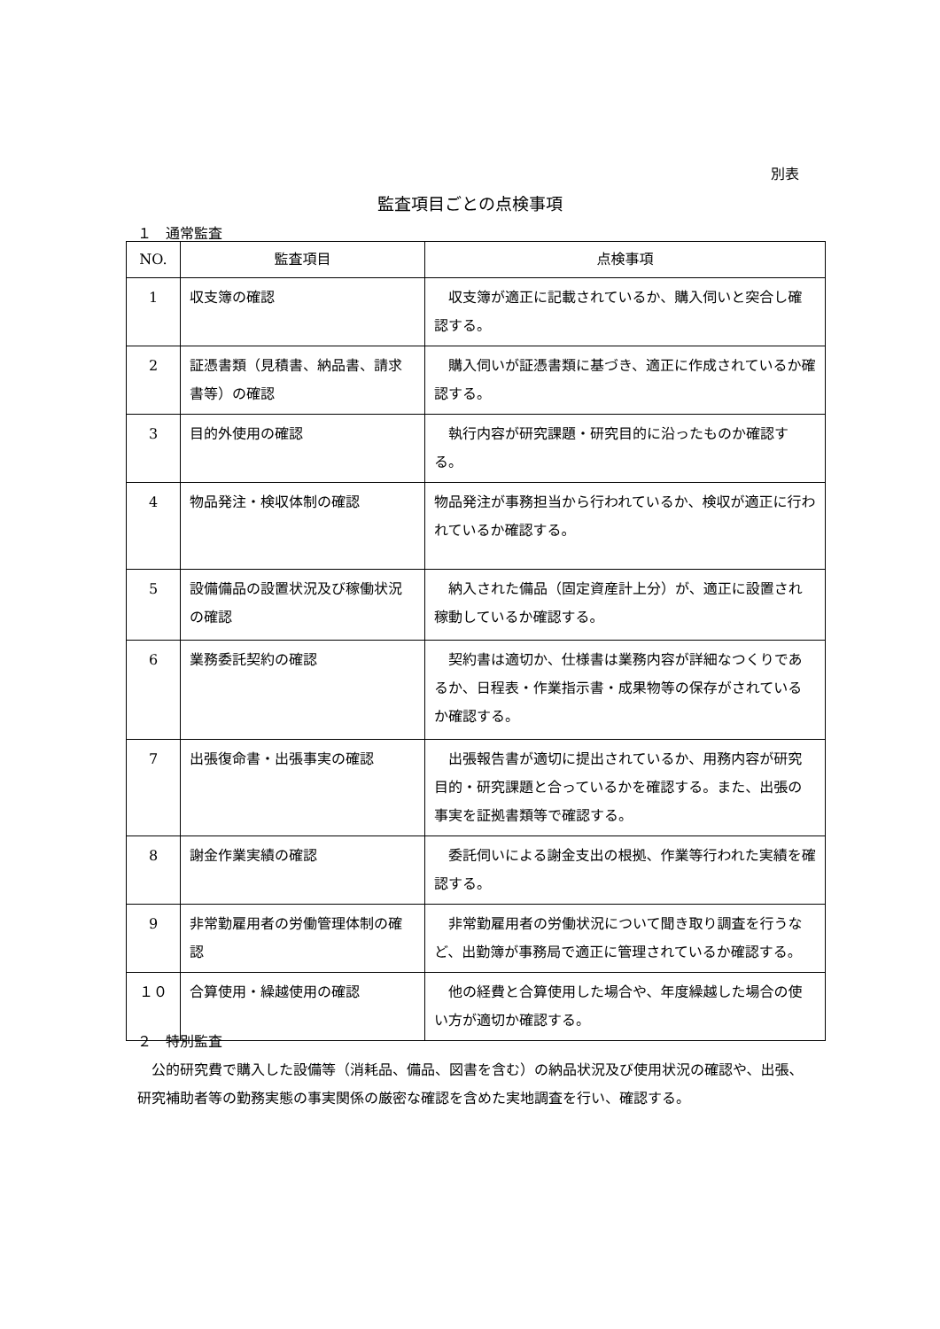別表
監査項目ごとの点検事項
１　通常監査
| NO. | 監査項目 | 点検事項 |
| --- | --- | --- |
| 1 | 収支簿の確認 | 収支簿が適正に記載されているか、購入伺いと突合し確認する。 |
| 2 | 証憑書類（見積書、納品書、請求書等）の確認 | 購入伺いが証憑書類に基づき、適正に作成されているか確認する。 |
| 3 | 目的外使用の確認 | 執行内容が研究課題・研究目的に沿ったものか確認する。 |
| 4 | 物品発注・検収体制の確認 | 物品発注が事務担当から行われているか、検収が適正に行われているか確認する。 |
| 5 | 設備備品の設置状況及び稼働状況の確認 | 納入された備品（固定資産計上分）が、適正に設置され稼動しているか確認する。 |
| 6 | 業務委託契約の確認 | 契約書は適切か、仕様書は業務内容が詳細なつくりであるか、日程表・作業指示書・成果物等の保存がされているか確認する。 |
| 7 | 出張復命書・出張事実の確認 | 出張報告書が適切に提出されているか、用務内容が研究目的・研究課題と合っているかを確認する。また、出張の事実を証拠書類等で確認する。 |
| 8 | 謝金作業実績の確認 | 委託伺いによる謝金支出の根拠、作業等行われた実績を確認する。 |
| 9 | 非常勤雇用者の労働管理体制の確認 | 非常勤雇用者の労働状況について聞き取り調査を行うなど、出勤簿が事務局で適正に管理されているか確認する。 |
| １０ | 合算使用・繰越使用の確認 | 他の経費と合算使用した場合や、年度繰越した場合の使い方が適切か確認する。 |
２　特別監査
　公的研究費で購入した設備等（消耗品、備品、図書を含む）の納品状況及び使用状況の確認や、出張、研究補助者等の勤務実態の事実関係の厳密な確認を含めた実地調査を行い、確認する。